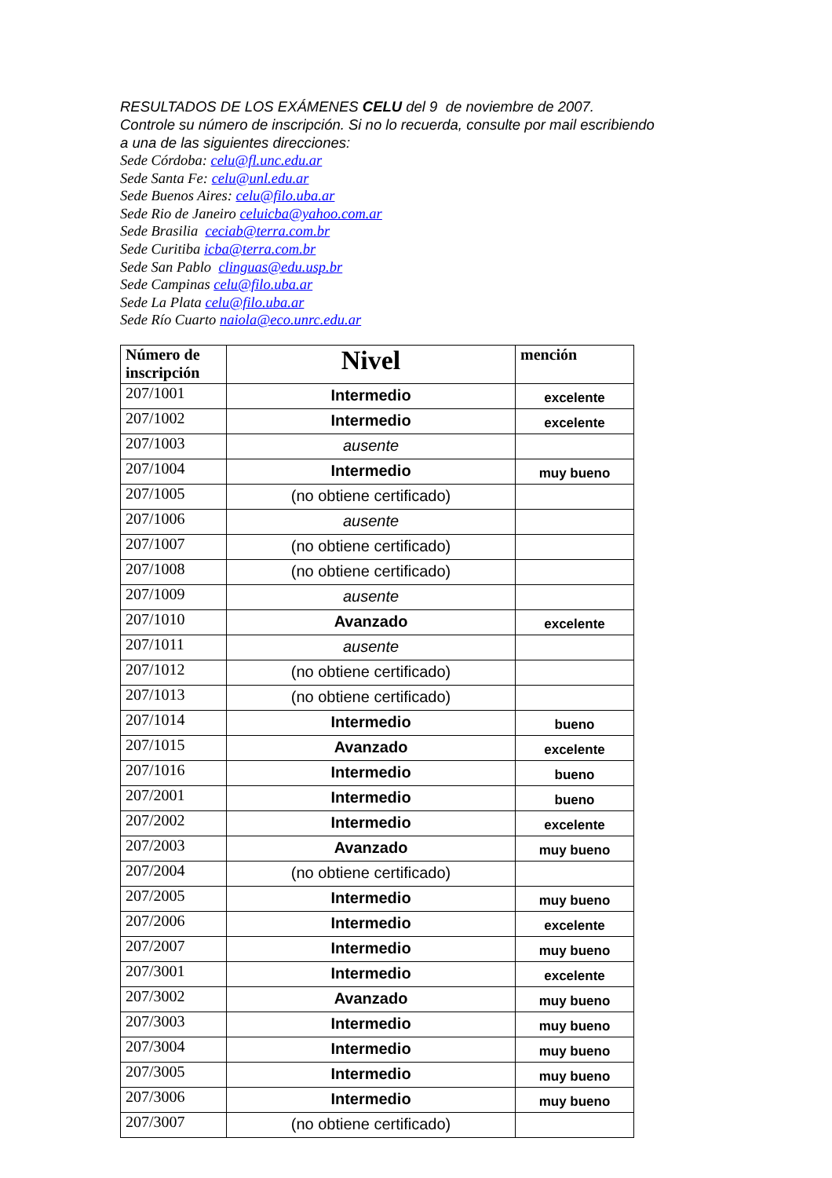RESULTADOS DE LOS EXÁMENES CELU del 9 de noviembre de 2007.
Controle su número de inscripción. Si no lo recuerda, consulte por mail escribiendo
a una de las siguientes direcciones:
Sede Córdoba: celu@fl.unc.edu.ar
Sede Santa Fe: celu@unl.edu.ar
Sede Buenos Aires: celu@filo.uba.ar
Sede Rio de Janeiro celuicba@yahoo.com.ar
Sede Brasilia ceciab@terra.com.br
Sede Curitiba icba@terra.com.br
Sede San Pablo clinguas@edu.usp.br
Sede Campinas celu@filo.uba.ar
Sede La Plata celu@filo.uba.ar
Sede Río Cuarto naiola@eco.unrc.edu.ar
| Número de inscripción | Nivel | mención |
| --- | --- | --- |
| 207/1001 | Intermedio | excelente |
| 207/1002 | Intermedio | excelente |
| 207/1003 | ausente | |
| 207/1004 | Intermedio | muy bueno |
| 207/1005 | (no obtiene certificado) | |
| 207/1006 | ausente | |
| 207/1007 | (no obtiene certificado) | |
| 207/1008 | (no obtiene certificado) | |
| 207/1009 | ausente | |
| 207/1010 | Avanzado | excelente |
| 207/1011 | ausente | |
| 207/1012 | (no obtiene certificado) | |
| 207/1013 | (no obtiene certificado) | |
| 207/1014 | Intermedio | bueno |
| 207/1015 | Avanzado | excelente |
| 207/1016 | Intermedio | bueno |
| 207/2001 | Intermedio | bueno |
| 207/2002 | Intermedio | excelente |
| 207/2003 | Avanzado | muy bueno |
| 207/2004 | (no obtiene certificado) | |
| 207/2005 | Intermedio | muy bueno |
| 207/2006 | Intermedio | excelente |
| 207/2007 | Intermedio | muy bueno |
| 207/3001 | Intermedio | excelente |
| 207/3002 | Avanzado | muy bueno |
| 207/3003 | Intermedio | muy bueno |
| 207/3004 | Intermedio | muy bueno |
| 207/3005 | Intermedio | muy bueno |
| 207/3006 | Intermedio | muy bueno |
| 207/3007 | (no obtiene certificado) | |